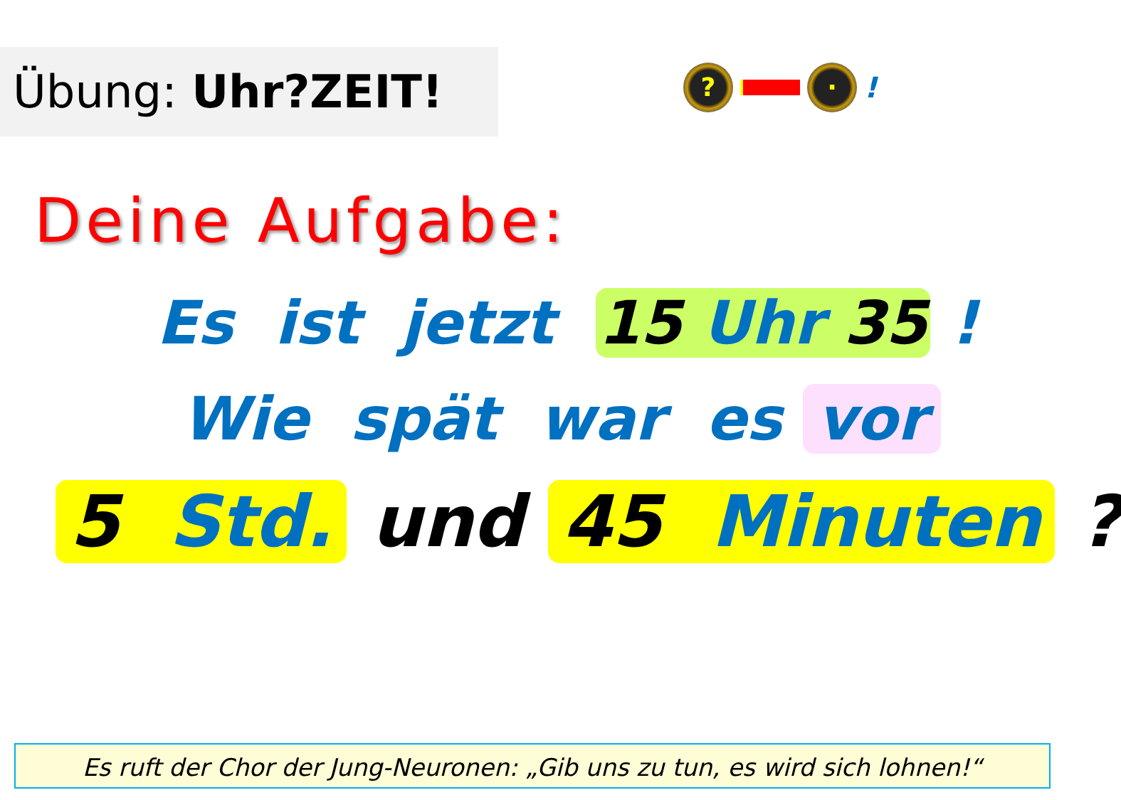Übung: Uhr?ZEIT!
? ·
!
Deine Aufgabe:
Es ist jetzt 15 Uhr 35 !
Wie spät war es vor
5 Std. und 45 Minuten ?
Es ruft der Chor der Jung-Neuronen: „Gib uns zu tun, es wird sich lohnen!“